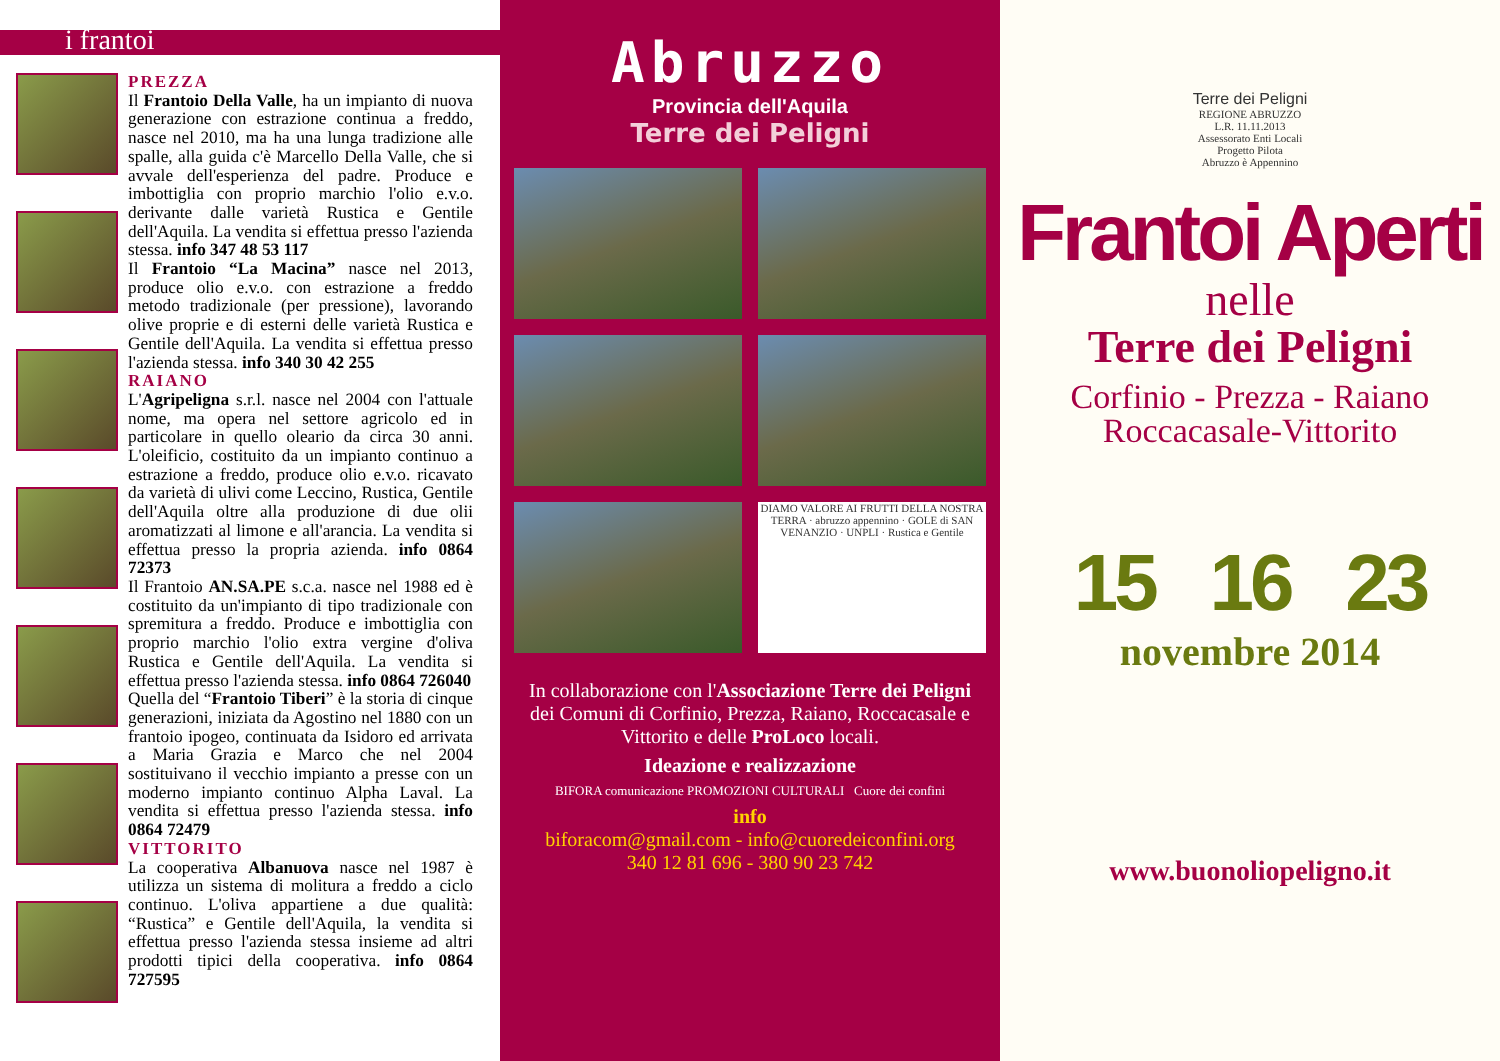i frantoi
PREZZA
Il Frantoio Della Valle, ha un impianto di nuova generazione con estrazione continua a freddo, nasce nel 2010, ma ha una lunga tradizione alle spalle, alla guida c'è Marcello Della Valle, che si avvale dell'esperienza del padre. Produce e imbottiglia con proprio marchio l'olio e.v.o. derivante dalle varietà Rustica e Gentile dell'Aquila. La vendita si effettua presso l'azienda stessa. info 347 48 53 117
Il Frantoio “La Macina” nasce nel 2013, produce olio e.v.o. con estrazione a freddo metodo tradizionale (per pressione), lavorando olive proprie e di esterni delle varietà Rustica e Gentile dell'Aquila. La vendita si effettua presso l'azienda stessa. info 340 30 42 255
RAIANO
L'Agripeligna s.r.l. nasce nel 2004 con l'attuale nome, ma opera nel settore agricolo ed in particolare in quello oleario da circa 30 anni. L'oleificio, costituito da un impianto continuo a estrazione a freddo, produce olio e.v.o. ricavato da varietà di ulivi come Leccino, Rustica, Gentile dell'Aquila oltre alla produzione di due olii aromatizzati al limone e all'arancia. La vendita si effettua presso la propria azienda. info 0864 72373
Il Frantoio AN.SA.PE s.c.a. nasce nel 1988 ed è costituito da un'impianto di tipo tradizionale con spremitura a freddo. Produce e imbottiglia con proprio marchio l'olio extra vergine d'oliva Rustica e Gentile dell'Aquila. La vendita si effettua presso l'azienda stessa. info 0864 726040
Quella del “Frantoio Tiberi” è la storia di cinque generazioni, iniziata da Agostino nel 1880 con un frantoio ipogeo, continuata da Isidoro ed arrivata a Maria Grazia e Marco che nel 2004 sostituivano il vecchio impianto a presse con un moderno impianto continuo Alpha Laval. La vendita si effettua presso l'azienda stessa. info 0864 72479
VITTORITO
La cooperativa Albanuova nasce nel 1987 è utilizza un sistema di molitura a freddo a ciclo continuo. L'oliva appartiene a due qualità: “Rustica” e Gentile dell'Aquila, la vendita si effettua presso l'azienda stessa insieme ad altri prodotti tipici della cooperativa. info 0864 727595
Abruzzo
Provincia dell'Aquila
Terre dei Peligni
DIAMO VALORE AI FRUTTI DELLA NOSTRA TERRA · abruzzo appennino · GOLE di SAN VENANZIO · UNPLI · Rustica e Gentile
In collaborazione con l'Associazione Terre dei Peligni dei Comuni di Corfinio, Prezza, Raiano, Roccacasale e Vittorito e delle ProLoco locali.
Ideazione e realizzazione
BIFORA comunicazione PROMOZIONI CULTURALI Cuore dei confini
info
biforacom@gmail.com - info@cuoredeiconfini.org
340 12 81 696 - 380 90 23 742
Terre dei Peligni
REGIONE ABRUZZO
L.R. 11.11.2013
Assessorato Enti Locali
Progetto Pilota
Abruzzo è Appennino
Frantoi Aperti
nelle
Terre dei Peligni
Corfinio - Prezza - Raiano
Roccacasale-Vittorito
15 16 23
novembre 2014
www.buonoliopeligno.it